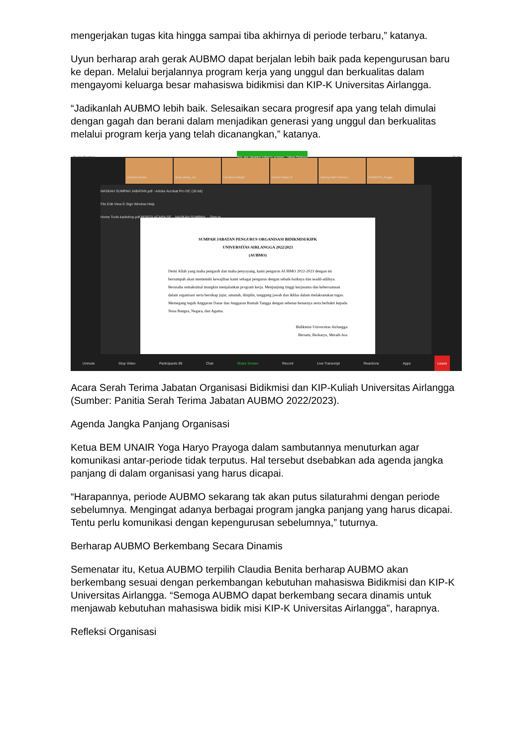mengerjakan tugas kita hingga sampai tiba akhirnya di periode terbaru,” katanya.
Uyun berharap arah gerak AUBMO dapat berjalan lebih baik pada kepengurusan baru ke depan. Melalui berjalannya program kerja yang unggul dan berkualitas dalam mengayomi keluarga besar mahasiswa bidikmisi dan KIP-K Universitas Airlangga.
“Jadikanlah AUBMO lebih baik. Selesaikan secara progresif apa yang telah dimulai dengan gagah dan berani dalam menjadikan generasi yang unggul dan berkualitas melalui program kerja yang telah dicanangkan,” katanya.
Zoom Meeting You are viewing julian's screen · View Options – ▢ ✕
Claudia Benita sinta cahya_mc Herdina Indrijati Darwin Riyan R Adjeng Ratri Pramun... KOMINFO_Angga
NASKAH SUMPAH JABATAN.pdf - Adobe Acrobat Pro DC (32-bit)
File Edit View E-Sign Window Help
Home Tools backdrop.pdf BERITA ACARA SE... NASKAH SUMPAH ... Sign In
SUMPAH JABATAN PENGURUS ORGANISASI BIDIKMISI/KIPK
UNIVERSITAS AIRLANGGA 2022/2023
(AUBMO)
Demi Allah yang maha pengasih dan maha penyayang, kami pengurus AUBMO 2022-2023 dengan ini bersumpah akan memenuhi kewajiban kami sebagai pengurus dengan sebaik-baiknya dan seadil-adilnya. Berusaha semaksimal mungkin menjalankan program kerja. Menjunjung tinggi kerjasama dan kebersamaan dalam organisasi serta bersikap jujur, amanah, disiplin, tanggung jawab dan ikhlas dalam melaksanakan tugas. Memegang teguh Anggaran Dasar dan Anggaran Rumah Tangga dengan sebenar-benarnya serta berbakti kepada Nusa Bangsa, Negara, dan Agama.
Bidikmisi Universitas Airlangga
Bersatu, Berkarya, Meraih Asa
Unmute Stop Video Participants 99 Chat Share Screen Record Live Transcript Reactions Apps Leave
Acara Serah Terima Jabatan Organisasi Bidikmisi dan KIP-Kuliah Universitas Airlangga (Sumber: Panitia Serah Terima Jabatan AUBMO 2022/2023).
Agenda Jangka Panjang Organisasi
Ketua BEM UNAIR Yoga Haryo Prayoga dalam sambutannya menuturkan agar komunikasi antar-periode tidak terputus. Hal tersebut dsebabkan ada agenda jangka panjang di dalam organisasi yang harus dicapai.
“Harapannya, periode AUBMO sekarang tak akan putus silaturahmi dengan periode sebelumnya. Mengingat adanya berbagai program jangka panjang yang harus dicapai. Tentu perlu komunikasi dengan kepengurusan sebelumnya,” tuturnya.
Berharap AUBMO Berkembang Secara Dinamis
Semenatar itu, Ketua AUBMO terpilih Claudia Benita berharap AUBMO akan berkembang sesuai dengan perkembangan kebutuhan mahasiswa Bidikmisi dan KIP-K Universitas Airlangga. “Semoga AUBMO dapat berkembang secara dinamis untuk menjawab kebutuhan mahasiswa bidik misi KIP-K Universitas Airlangga”, harapnya.
Refleksi Organisasi